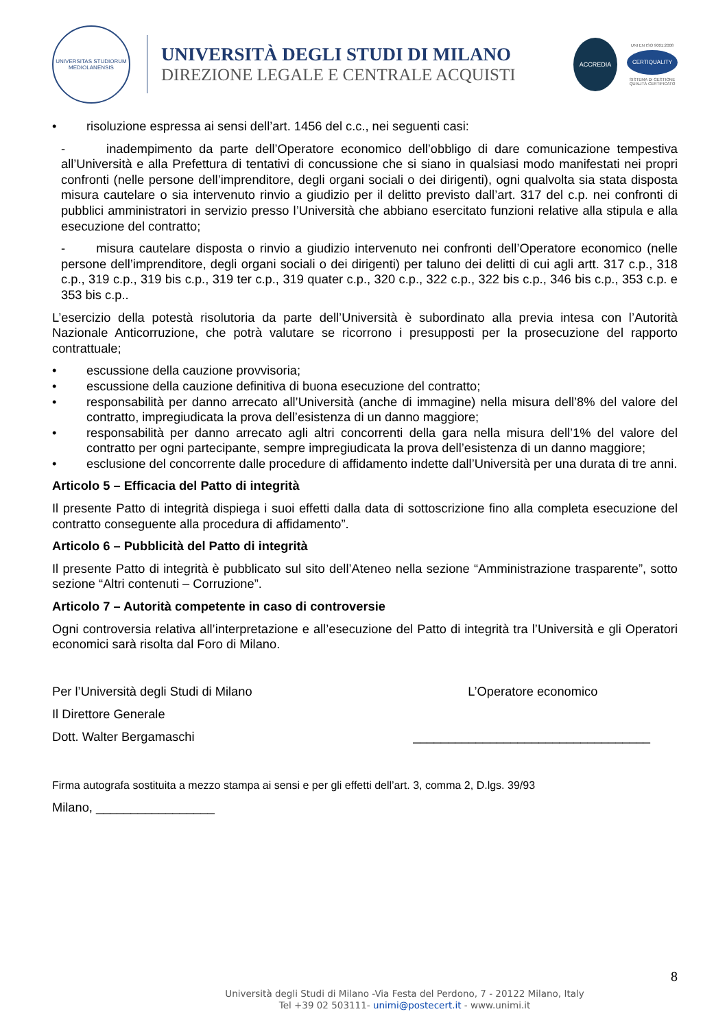UNIVERSITAS STUDIORUM MEDIOLANENSIS
UNIVERSITÀ DEGLI STUDI DI MILANO
DIREZIONE LEGALE E CENTRALE ACQUISTI
ACCREDIA
UNI EN ISO 9001:2008
CERTIQUALITY
SISTEMA DI GESTIONE QUALITÀ CERTIFICATO
• risoluzione espressa ai sensi dell’art. 1456 del c.c., nei seguenti casi:
- inadempimento da parte dell’Operatore economico dell’obbligo di dare comunicazione tempestiva all’Università e alla Prefettura di tentativi di concussione che si siano in qualsiasi modo manifestati nei propri confronti (nelle persone dell’imprenditore, degli organi sociali o dei dirigenti), ogni qualvolta sia stata disposta misura cautelare o sia intervenuto rinvio a giudizio per il delitto previsto dall’art. 317 del c.p. nei confronti di pubblici amministratori in servizio presso l’Università che abbiano esercitato funzioni relative alla stipula e alla esecuzione del contratto;
- misura cautelare disposta o rinvio a giudizio intervenuto nei confronti dell’Operatore economico (nelle persone dell’imprenditore, degli organi sociali o dei dirigenti) per taluno dei delitti di cui agli artt. 317 c.p., 318 c.p., 319 c.p., 319 bis c.p., 319 ter c.p., 319 quater c.p., 320 c.p., 322 c.p., 322 bis c.p., 346 bis c.p., 353 c.p. e 353 bis c.p..
L’esercizio della potestà risolutoria da parte dell’Università è subordinato alla previa intesa con l’Autorità Nazionale Anticorruzione, che potrà valutare se ricorrono i presupposti per la prosecuzione del rapporto contrattuale;
• escussione della cauzione provvisoria;
• escussione della cauzione definitiva di buona esecuzione del contratto;
• responsabilità per danno arrecato all’Università (anche di immagine) nella misura dell’8% del valore del contratto, impregiudicata la prova dell’esistenza di un danno maggiore;
• responsabilità per danno arrecato agli altri concorrenti della gara nella misura dell’1% del valore del contratto per ogni partecipante, sempre impregiudicata la prova dell’esistenza di un danno maggiore;
• esclusione del concorrente dalle procedure di affidamento indette dall’Università per una durata di tre anni.
Articolo 5 – Efficacia del Patto di integrità
Il presente Patto di integrità dispiega i suoi effetti dalla data di sottoscrizione fino alla completa esecuzione del contratto conseguente alla procedura di affidamento”.
Articolo 6 – Pubblicità del Patto di integrità
Il presente Patto di integrità è pubblicato sul sito dell’Ateneo nella sezione “Amministrazione trasparente”, sotto sezione “Altri contenuti – Corruzione”.
Articolo 7 – Autorità competente in caso di controversie
Ogni controversia relativa all’interpretazione e all’esecuzione del Patto di integrità tra l’Università e gli Operatori economici sarà risolta dal Foro di Milano.
Per l’Università degli Studi di Milano
Il Direttore Generale
Dott. Walter Bergamaschi
L’Operatore economico
__________________________________
Firma autografa sostituita a mezzo stampa ai sensi e per gli effetti dell’art. 3, comma 2, D.lgs. 39/93
Milano, _________________
8
Università degli Studi di Milano -Via Festa del Perdono, 7 - 20122 Milano, Italy
Tel +39 02 503111- unimi@postecert.it - www.unimi.it